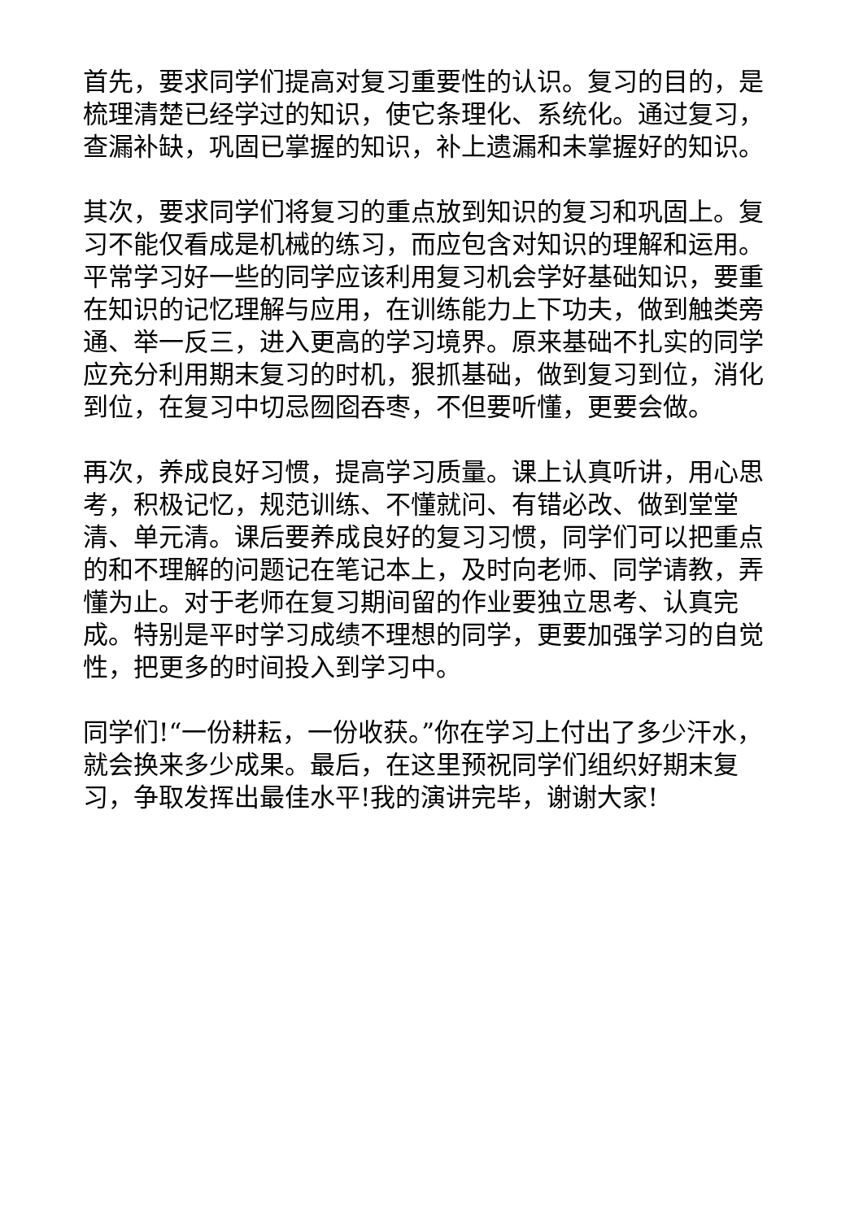首先，要求同学们提高对复习重要性的认识。复习的目的，是梳理清楚已经学过的知识，使它条理化、系统化。通过复习，查漏补缺，巩固已掌握的知识，补上遗漏和未掌握好的知识。
其次，要求同学们将复习的重点放到知识的复习和巩固上。复习不能仅看成是机械的练习，而应包含对知识的理解和运用。平常学习好一些的同学应该利用复习机会学好基础知识，要重在知识的记忆理解与应用，在训练能力上下功夫，做到触类旁通、举一反三，进入更高的学习境界。原来基础不扎实的同学应充分利用期末复习的时机，狠抓基础，做到复习到位，消化到位，在复习中切忌囫囵吞枣，不但要听懂，更要会做。
再次，养成良好习惯，提高学习质量。课上认真听讲，用心思考，积极记忆，规范训练、不懂就问、有错必改、做到堂堂清、单元清。课后要养成良好的复习习惯，同学们可以把重点的和不理解的问题记在笔记本上，及时向老师、同学请教，弄懂为止。对于老师在复习期间留的作业要独立思考、认真完成。特别是平时学习成绩不理想的同学，更要加强学习的自觉性，把更多的时间投入到学习中。
同学们!“一份耕耘，一份收获。”你在学习上付出了多少汗水，就会换来多少成果。最后，在这里预祝同学们组织好期末复习，争取发挥出最佳水平!我的演讲完毕，谢谢大家!